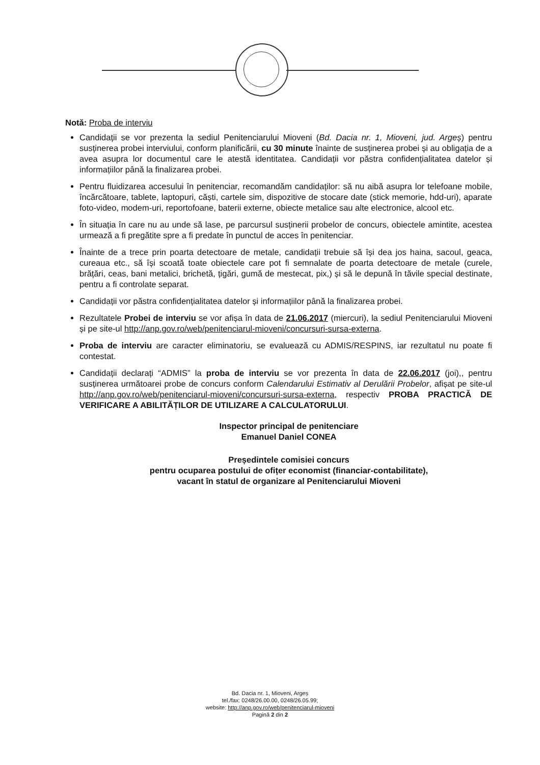Notă: Proba de interviu
Candidații se vor prezenta la sediul Penitenciarului Mioveni (Bd. Dacia nr. 1, Mioveni, jud. Argeș) pentru susținerea probei interviului, conform planificării, cu 30 minute înainte de susținerea probei și au obligația de a avea asupra lor documentul care le atestă identitatea. Candidații vor păstra confidențialitatea datelor și informațiilor până la finalizarea probei.
Pentru fluidizarea accesului în penitenciar, recomandăm candidaților: să nu aibă asupra lor telefoane mobile, încărcătoare, tablete, laptopuri, căști, cartele sim, dispozitive de stocare date (stick memorie, hdd-uri), aparate foto-video, modem-uri, reportofoane, baterii externe, obiecte metalice sau alte electronice, alcool etc.
În situația în care nu au unde să lase, pe parcursul susținerii probelor de concurs, obiectele amintite, acestea urmează a fi pregătite spre a fi predate în punctul de acces în penitenciar.
Înainte de a trece prin poarta detectoare de metale, candidații trebuie să își dea jos haina, sacoul, geaca, cureaua etc., să își scoată toate obiectele care pot fi semnalate de poarta detectoare de metale (curele, brățări, ceas, bani metalici, brichetă, țigări, gumă de mestecat, pix,) și să le depună în tăvile special destinate, pentru a fi controlate separat.
Candidații vor păstra confidențialitatea datelor și informațiilor până la finalizarea probei.
Rezultatele Probei de interviu se vor afișa în data de 21.06.2017 (miercuri), la sediul Penitenciarului Mioveni și pe site-ul http://anp.gov.ro/web/penitenciarul-mioveni/concursuri-sursa-externa.
Proba de interviu are caracter eliminatoriu, se evaluează cu ADMIS/RESPINS, iar rezultatul nu poate fi contestat.
Candidații declarați “ADMIS” la proba de interviu se vor prezenta în data de 22.06.2017 (joi),, pentru susținerea următoarei probe de concurs conform Calendarului Estimativ al Derulării Probelor, afișat pe site-ul http://anp.gov.ro/web/penitenciarul-mioveni/concursuri-sursa-externa, respectiv PROBA PRACTICĂ DE VERIFICARE A ABILITĂȚILOR DE UTILIZARE A CALCULATORULUI.
Inspector principal de penitenciare
Emanuel Daniel CONEA
Președintele comisiei concurs
pentru ocuparea postului de ofițer economist (financiar-contabilitate),
vacant în statul de organizare al Penitenciarului Mioveni
Bd. Dacia nr. 1, Mioveni, Argeș
tel./fax: 0248/26.00.00, 0248/26.05.99;
website: http://anp.gov.ro/web/penitenciarul-mioveni
Pagină 2 din 2